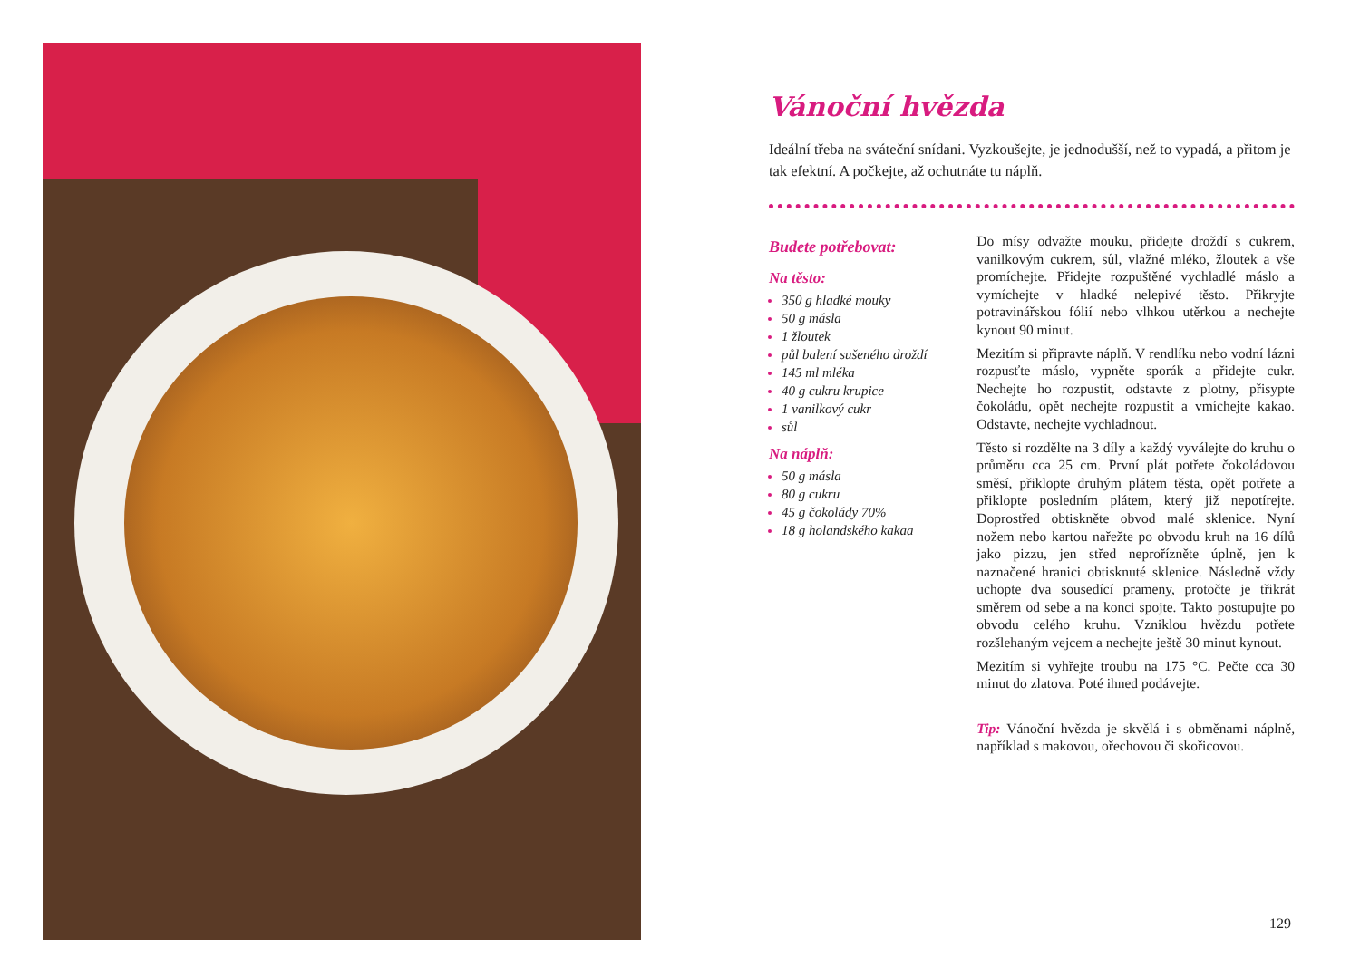Vánoční hvězda
Ideální třeba na sváteční snídani. Vyzkoušejte, je jednodušší, než to vypadá, a přitom je tak efektní. A počkejte, až ochutnáte tu náplň.
Budete potřebovat:
Na těsto:
350 g hladké mouky
50 g másla
1 žloutek
půl balení sušeného droždí
145 ml mléka
40 g cukru krupice
1 vanilkový cukr
sůl
Na náplň:
50 g másla
80 g cukru
45 g čokolády 70%
18 g holandského kakaa
Do mísy odvažte mouku, přidejte droždí s cukrem, vanilkovým cukrem, sůl, vlažné mléko, žloutek a vše promíchejte. Přidejte rozpuštěné vychladlé máslo a vymíchejte v hladké nelepivé těsto. Přikryjte potravinářskou fólií nebo vlhkou utěrkou a nechejte kynout 90 minut.
Mezitím si připravte náplň. V rendlíku nebo vodní lázni rozpusťte máslo, vypněte sporák a přidejte cukr. Nechejte ho rozpustit, odstavte z plotny, přisypte čokoládu, opět nechejte rozpustit a vmíchejte kakao. Odstavte, nechejte vychladnout.
Těsto si rozdělte na 3 díly a každý vyválejte do kruhu o průměru cca 25 cm. První plát potřete čokoládovou směsí, přiklopte druhým plátem těsta, opět potřete a přiklopte posledním plátem, který již nepotírejte. Doprostřed obtiskněte obvod malé sklenice. Nyní nožem nebo kartou nařežte po obvodu kruh na 16 dílů jako pizzu, jen střed neprořízněte úplně, jen k naznačené hranici obtisknuté sklenice. Následně vždy uchopte dva sousedící prameny, protočte je třikrát směrem od sebe a na konci spojte. Takto postupujte po obvodu celého kruhu. Vzniklou hvězdu potřete rozšlehaným vejcem a nechejte ještě 30 minut kynout.
Mezitím si vyhřejte troubu na 175 °C. Pečte cca 30 minut do zlatova. Poté ihned podávejte.
Tip: Vánoční hvězda je skvělá i s obměnami náplně, například s makovou, ořechovou či skořicovou.
129